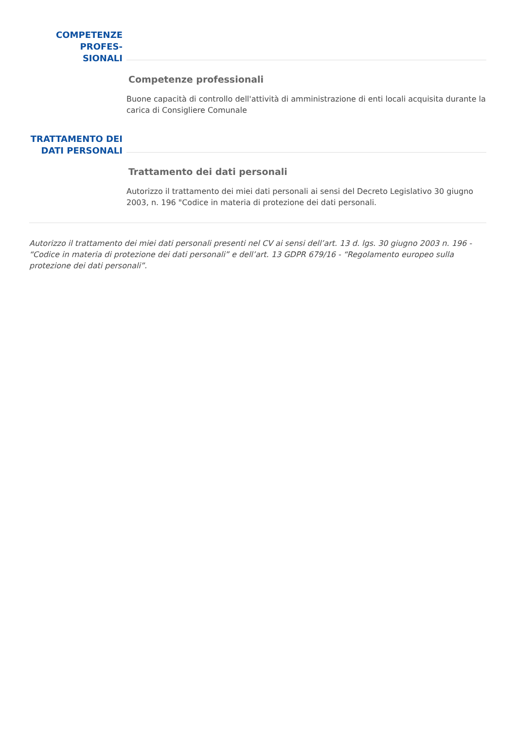COMPETENZE PROFES-
SIONALI
Competenze professionali
Buone capacità di controllo dell'attività di amministrazione di enti locali acquisita durante la carica di Consigliere Comunale
TRATTAMENTO DEI
DATI PERSONALI
Trattamento dei dati personali
Autorizzo il trattamento dei miei dati personali ai sensi del Decreto Legislativo 30 giugno 2003, n. 196 "Codice in materia di protezione dei dati personali.
Autorizzo il trattamento dei miei dati personali presenti nel CV ai sensi dell’art. 13 d. lgs. 30 giugno 2003 n. 196 - “Codice in materia di protezione dei dati personali” e dell’art. 13 GDPR 679/16 - “Regolamento europeo sulla protezione dei dati personali”.